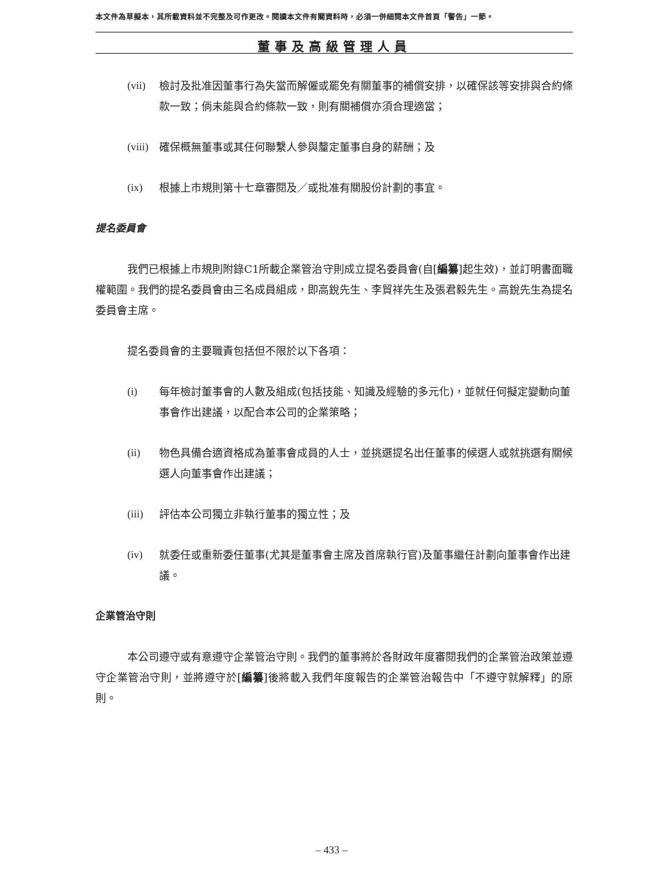本文件為草擬本，其所載資料並不完整及可作更改。閱讀本文件有關資料時，必須一併細閱本文件首頁「警告」一節。
董事及高級管理人員
(vii) 檢討及批准因董事行為失當而解僱或罷免有關董事的補償安排，以確保該等安排與合約條款一致；倘未能與合約條款一致，則有關補償亦須合理適當；
(viii) 確保概無董事或其任何聯繫人參與釐定董事自身的薪酬；及
(ix) 根據上市規則第十七章審閱及／或批准有關股份計劃的事宜。
提名委員會
我們已根據上市規則附錄C1所載企業管治守則成立提名委員會(自[編纂]起生效)，並訂明書面職權範圍。我們的提名委員會由三名成員組成，即高銳先生、李貿祥先生及張君毅先生。高銳先生為提名委員會主席。
提名委員會的主要職責包括但不限於以下各項：
(i) 每年檢討董事會的人數及組成(包括技能、知識及經驗的多元化)，並就任何擬定變動向董事會作出建議，以配合本公司的企業策略；
(ii) 物色具備合適資格成為董事會成員的人士，並挑選提名出任董事的候選人或就挑選有關候選人向董事會作出建議；
(iii) 評估本公司獨立非執行董事的獨立性；及
(iv) 就委任或重新委任董事(尤其是董事會主席及首席執行官)及董事繼任計劃向董事會作出建議。
企業管治守則
本公司遵守或有意遵守企業管治守則。我們的董事將於各財政年度審閱我們的企業管治政策並遵守企業管治守則，並將遵守於[編纂]後將載入我們年度報告的企業管治報告中「不遵守就解釋」的原則。
– 433 –